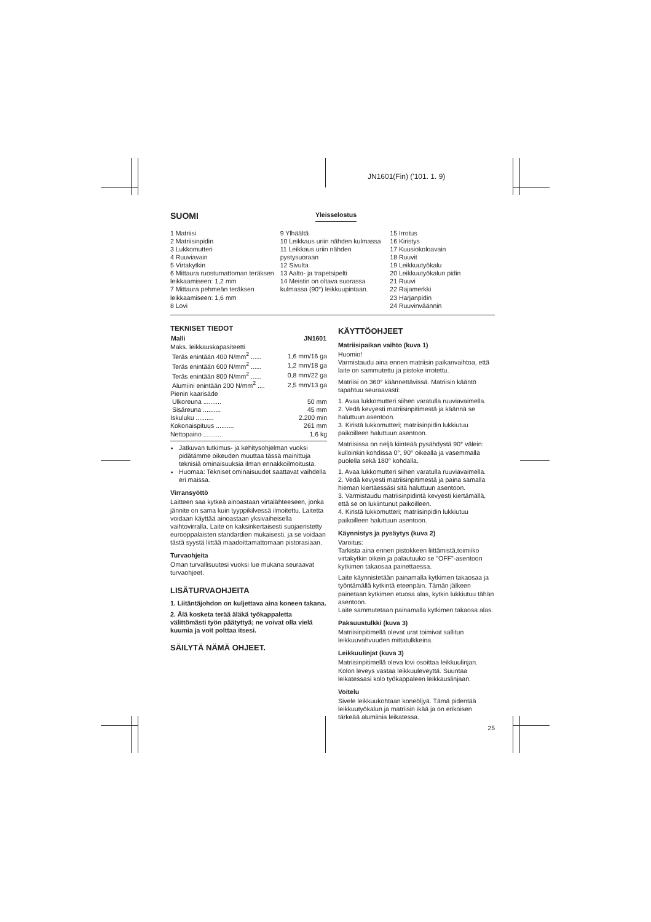JN1601(Fin) ('101. 1. 9)
SUOMI
Yleisselostus
1 Matriisi
2 Matriisinpidin
3 Lukkomutteri
4 Ruuviavain
5 Virtakytkin
6 Mittaura ruostumattoman teräksen leikkaamiseen: 1,2 mm
7 Mittaura pehmeän teräksen leikkaamiseen: 1,6 mm
8 Lovi
9 Ylhäältä
10 Leikkaus uriin nähden kulmassa
11 Leikkaus uriin nähden pystysuoraan
12 Sivulta
13 Aalto- ja trapetsipelti
14 Meistin on oltava suorassa kulmassa (90°) leikkuupintaan.
15 Irrotus
16 Kiristys
17 Kuusiokoloavain
18 Ruuvit
19 Leikkuutyökalu
20 Leikkuutyökalun pidin
21 Ruuvi
22 Rajamerkki
23 Harjanpidin
24 Ruuvinväännin
TEKNISET TIEDOT
| Malli | JN1601 |
| --- | --- |
| Maks. leikkauskapasiteetti | |
| Teräs enintään 400 N/mm<sup>2</sup> ...... | 1,6 mm/16 ga |
| Teräs enintään 600 N/mm<sup>2</sup> ...... | 1,2 mm/18 ga |
| Teräs enintään 800 N/mm<sup>2</sup> ...... | 0,8 mm/22 ga |
| Alumiini enintään 200 N/mm<sup>2</sup> .... | 2,5 mm/13 ga |
| Pienin kaarisäde | |
| Ulkoreuna .......... | 50 mm |
| Sisäreuna .......... | 45 mm |
| Iskuluku .......... | 2.200 min |
| Kokonaispituus .......... | 261 mm |
| Nettopaino .......... | 1,6 kg |
Jatkuvan tutkimus- ja kehitysohjelman vuoksi pidätämme oikeuden muuttaa tässä mainittuja teknisiä ominaisuuksia ilman ennakkoilmoitusta.
Huomaa: Tekniset ominaisuudet saattavat vaihdella eri maissa.
Virransyöttö
Laitteen saa kytkeä ainoastaan virtalähteeseen, jonka jännite on sama kuin tyyppikilvessä ilmoitettu. Laitetta voidaan käyttää ainoastaan yksivaiheisella vaihtovirralla. Laite on kaksinkertaisesti suojaeristetty eurooppalaisten standardien mukaisesti, ja se voidaan tästä syystä liittää maadoittamattomaan pistorasiaan.
Turvaohjeita
Oman turvallisuutesi vuoksi lue mukana seuraavat turvaohjeet.
LISÄTURVAOHJEITA
1. Liitäntäjohdon on kuljettava aina koneen takana.
2. Älä kosketa terää äläkä työkappaletta välittömästi työn päätyttyä; ne voivat olla vielä kuumia ja voit polttaa itsesi.
SÄILYTÄ NÄMÄ OHJEET.
KÄYTTÖOHJEET
Matriisipaikan vaihto (kuva 1)
Huomio!
Varmistaudu aina ennen matriisin paikanvaihtoa, että laite on sammutettu ja pistoke irrotettu.
Matriisi on 360° käännettävissä. Matriisin kääntö tapahtuu seuraavasti:
1. Avaa lukkomutteri siihen varatulla ruuviavaimella.
2. Vedä kevyesti matriisinpitimestä ja käännä se haluttuun asentoon.
3. Kiristä lukkomutteri; matriisinpidin lukkiutuu paikoilleen haluttuun asentoon.
Matriisissa on neljä kiinteää pysähdystä 90° välein: kulloinkin kohdissa 0°, 90° oikealla ja vasemmalla puolella sekä 180° kohdalla.
1. Avaa lukkomutteri siihen varatulla ruuviavaimella.
2. Vedä kevyesti matriisinpitimestä ja paina samalla hieman kiertäessäsi sitä haluttuun asentoon.
3. Varmistaudu matriisinpidintä kevyesti kiertämällä, että se on lukiintunut paikoilleen.
4. Kiristä lukkomutteri; matriisinpidin lukkiutuu paikoilleen haluttuun asentoon.
Käynnistys ja pysäytys (kuva 2)
Varoitus:
Tarkista aina ennen pistokkeen liittämistä,toimiiko virtakytkin oikein ja palautuuko se "OFF"-asentoon kytkimen takaosaa painettaessa.
Laite käynnistetään painamalla kytkimen takaosaa ja työntämällä kytkintä eteenpäin. Tämän jälkeen painetaan kytkimen etuosa alas, kytkin lukkiutuu tähän asentoon.
Laite sammutetaan painamalla kytkimen takaosa alas.
Paksuustulkki (kuva 3)
Matriisinpitimellä olevat urat toimivat sallitun leikkuuvahvuuden mittatulkkeina.
Leikkuulinjat (kuva 3)
Matriisinpitimellä oleva lovi osoittaa leikkuulinjan. Kolon leveys vastaa leikkuuleveyttä. Suuntaa leikatessasi kolo työkappaleen leikkauslinjaan.
Voitelu
Sivele leikkuukohtaan koneöljyä. Tämä pidentää leikkuutyökalun ja matriisin ikää ja on erikoisen tärkeää alumiinia leikatessa.
25